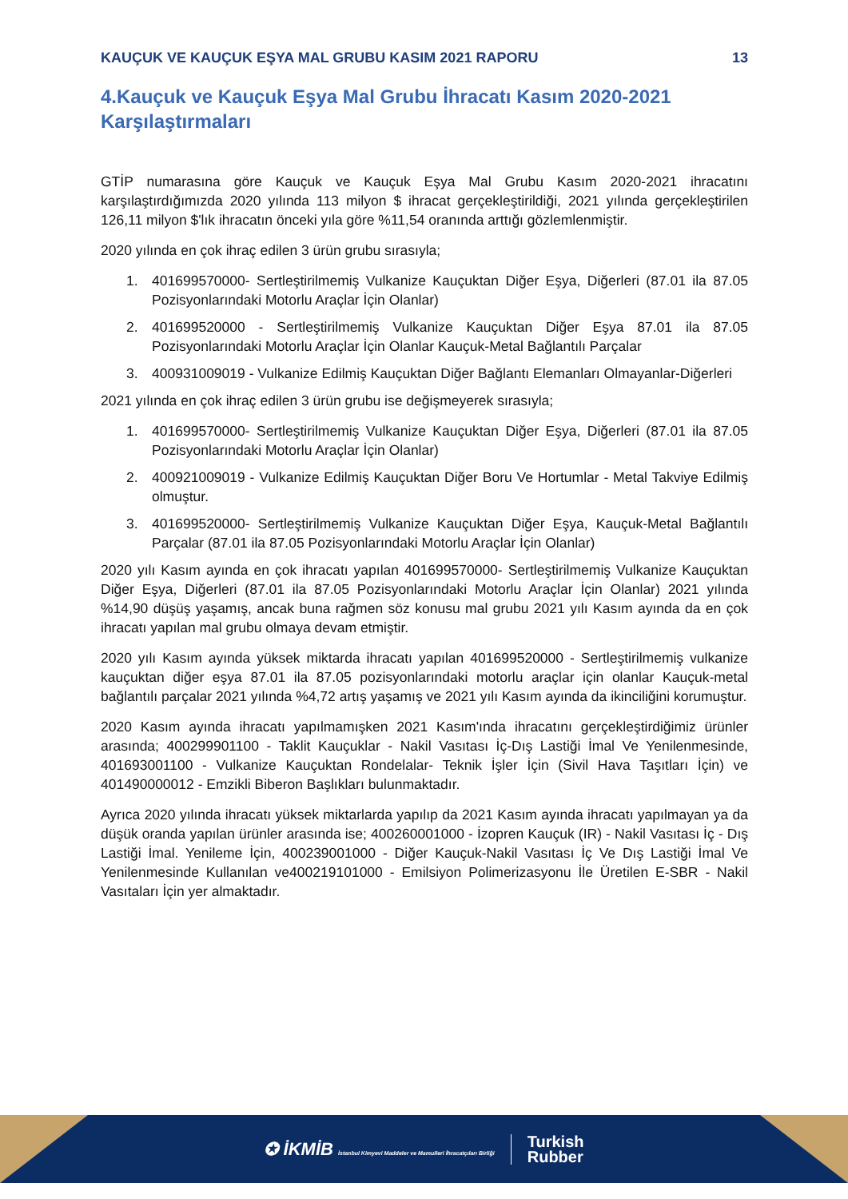KAUÇUK VE KAUÇUK EŞYA MAL GRUBU KASIM 2021 RAPORU 13
4.Kauçuk ve Kauçuk Eşya Mal Grubu İhracatı Kasım 2020-2021 Karşılaştırmaları
GTİP numarasına göre Kauçuk ve Kauçuk Eşya Mal Grubu Kasım 2020-2021 ihracatını karşılaştırdığımızda 2020 yılında 113 milyon $ ihracat gerçekleştirildiği, 2021 yılında gerçekleştirilen 126,11 milyon $'lık ihracatın önceki yıla göre %11,54 oranında arttığı gözlemlenmiştir.
2020 yılında en çok ihraç edilen 3 ürün grubu sırasıyla;
1. 401699570000- Sertleştirilmemiş Vulkanize Kauçuktan Diğer Eşya, Diğerleri (87.01 ila 87.05 Pozisyonlarındaki Motorlu Araçlar İçin Olanlar)
2. 401699520000 - Sertleştirilmemiş Vulkanize Kauçuktan Diğer Eşya 87.01 ila 87.05 Pozisyonlarındaki Motorlu Araçlar İçin Olanlar Kauçuk-Metal Bağlantılı Parçalar
3. 400931009019 - Vulkanize Edilmiş Kauçuktan Diğer Bağlantı Elemanları Olmayanlar-Diğerleri
2021 yılında en çok ihraç edilen 3 ürün grubu ise değişmeyerek sırasıyla;
1. 401699570000- Sertleştirilmemiş Vulkanize Kauçuktan Diğer Eşya, Diğerleri (87.01 ila 87.05 Pozisyonlarındaki Motorlu Araçlar İçin Olanlar)
2. 400921009019 - Vulkanize Edilmiş Kauçuktan Diğer Boru Ve Hortumlar - Metal Takviye Edilmiş olmuştur.
3. 401699520000- Sertleştirilmemiş Vulkanize Kauçuktan Diğer Eşya, Kauçuk-Metal Bağlantılı Parçalar (87.01 ila 87.05 Pozisyonlarındaki Motorlu Araçlar İçin Olanlar)
2020 yılı Kasım ayında en çok ihracatı yapılan 401699570000- Sertleştirilmemiş Vulkanize Kauçuktan Diğer Eşya, Diğerleri (87.01 ila 87.05 Pozisyonlarındaki Motorlu Araçlar İçin Olanlar) 2021 yılında %14,90 düşüş yaşamış, ancak buna rağmen söz konusu mal grubu 2021 yılı Kasım ayında da en çok ihracatı yapılan mal grubu olmaya devam etmiştir.
2020 yılı Kasım ayında yüksek miktarda ihracatı yapılan 401699520000 - Sertleştirilmemiş vulkanize kauçuktan diğer eşya 87.01 ila 87.05 pozisyonlarındaki motorlu araçlar için olanlar Kauçuk-metal bağlantılı parçalar 2021 yılında %4,72 artış yaşamış ve 2021 yılı Kasım ayında da ikinciliğini korumuştur.
2020 Kasım ayında ihracatı yapılmamışken 2021 Kasım'ında ihracatını gerçekleştirdiğimiz ürünler arasında; 400299901100 - Taklit Kauçuklar - Nakil Vasıtası İç-Dış Lastiği İmal Ve Yenilenmesinde, 401693001100 - Vulkanize Kauçuktan Rondelalar- Teknik İşler İçin (Sivil Hava Taşıtları İçin) ve 401490000012 - Emzikli Biberon Başlıkları bulunmaktadır.
Ayrıca 2020 yılında ihracatı yüksek miktarlarda yapılıp da 2021 Kasım ayında ihracatı yapılmayan ya da düşük oranda yapılan ürünler arasında ise; 400260001000 - İzopren Kauçuk (IR) - Nakil Vasıtası İç - Dış Lastiği İmal. Yenileme İçin, 400239001000 - Diğer Kauçuk-Nakil Vasıtası İç Ve Dış Lastiği İmal Ve Yenilenmesinde Kullanılan ve400219101000 - Emilsiyon Polimerizasyonu İle Üretilen E-SBR - Nakil Vasıtaları İçin yer almaktadır.
✪ İKMİB İstanbul Kimyevi Maddeler ve Mamulleri İhracatçıları Birliği
Turkish
Rubber